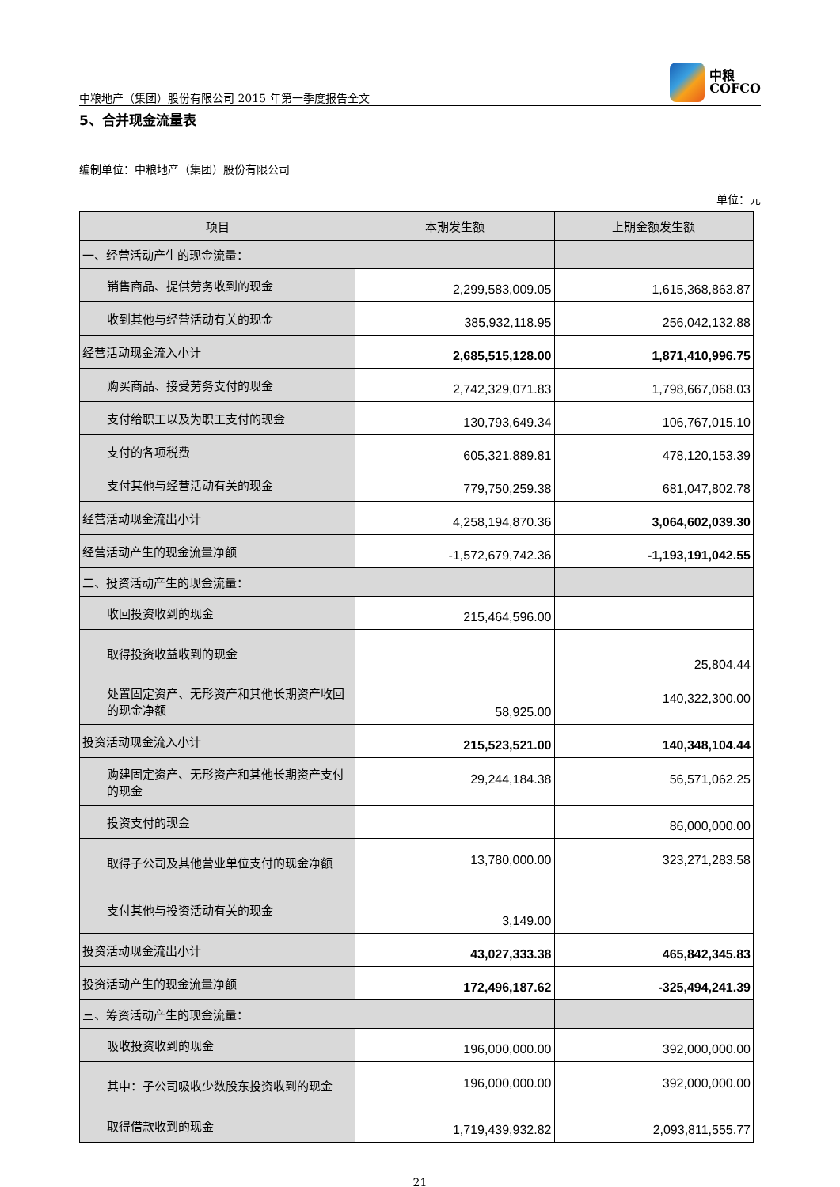中粮地产（集团）股份有限公司 2015 年第一季度报告全文
中粮
COFCO
5、合并现金流量表
编制单位：中粮地产（集团）股份有限公司
单位：元
| 项目 | 本期发生额 | 上期金额发生额 |
| --- | --- | --- |
| 一、经营活动产生的现金流量： | | |
| 销售商品、提供劳务收到的现金 | 2,299,583,009.05 | 1,615,368,863.87 |
| 收到其他与经营活动有关的现金 | 385,932,118.95 | 256,042,132.88 |
| 经营活动现金流入小计 | 2,685,515,128.00 | 1,871,410,996.75 |
| 购买商品、接受劳务支付的现金 | 2,742,329,071.83 | 1,798,667,068.03 |
| 支付给职工以及为职工支付的现金 | 130,793,649.34 | 106,767,015.10 |
| 支付的各项税费 | 605,321,889.81 | 478,120,153.39 |
| 支付其他与经营活动有关的现金 | 779,750,259.38 | 681,047,802.78 |
| 经营活动现金流出小计 | 4,258,194,870.36 | 3,064,602,039.30 |
| 经营活动产生的现金流量净额 | -1,572,679,742.36 | -1,193,191,042.55 |
| 二、投资活动产生的现金流量： | | |
| 收回投资收到的现金 | 215,464,596.00 | |
| 取得投资收益收到的现金 | | 25,804.44 |
| 处置固定资产、无形资产和其他长期资产收回的现金净额 | 58,925.00 | 140,322,300.00 |
| 投资活动现金流入小计 | 215,523,521.00 | 140,348,104.44 |
| 购建固定资产、无形资产和其他长期资产支付的现金 | 29,244,184.38 | 56,571,062.25 |
| 投资支付的现金 | | 86,000,000.00 |
| 取得子公司及其他营业单位支付的现金净额 | 13,780,000.00 | 323,271,283.58 |
| 支付其他与投资活动有关的现金 | 3,149.00 | |
| 投资活动现金流出小计 | 43,027,333.38 | 465,842,345.83 |
| 投资活动产生的现金流量净额 | 172,496,187.62 | -325,494,241.39 |
| 三、筹资活动产生的现金流量： | | |
| 吸收投资收到的现金 | 196,000,000.00 | 392,000,000.00 |
| 其中：子公司吸收少数股东投资收到的现金 | 196,000,000.00 | 392,000,000.00 |
| 取得借款收到的现金 | 1,719,439,932.82 | 2,093,811,555.77 |
21